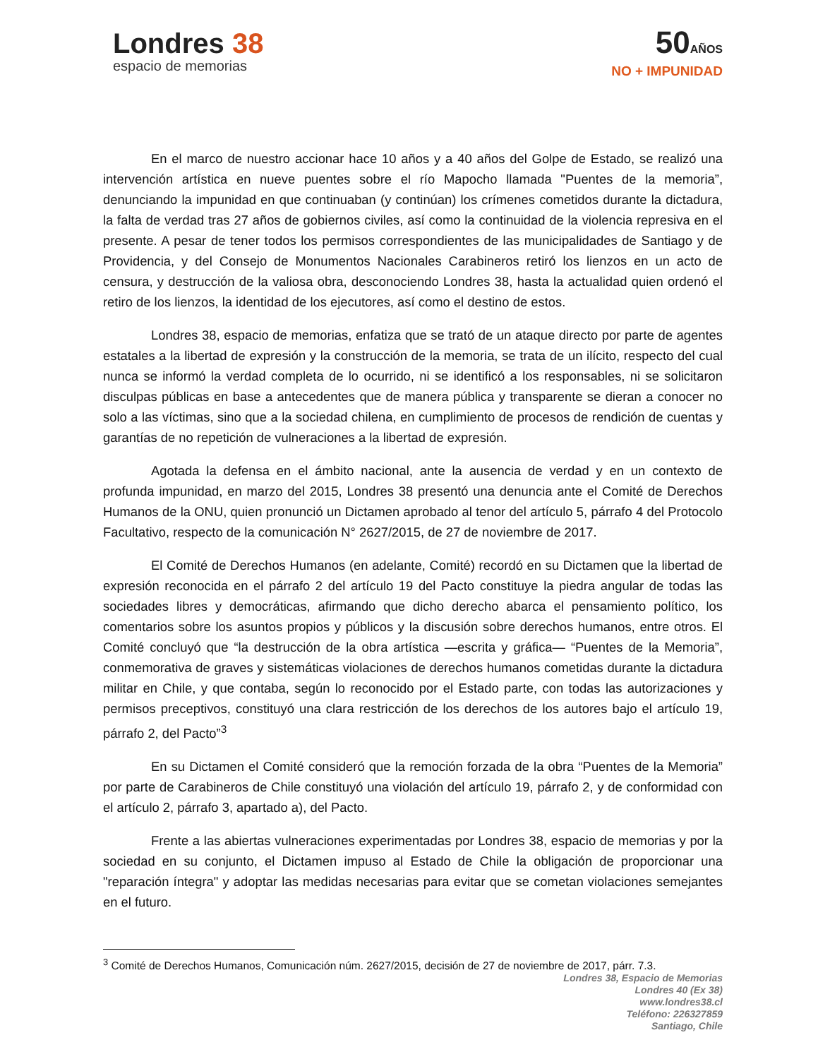Londres 38
espacio de memorias
50AÑOS
NO + IMPUNIDAD
En el marco de nuestro accionar hace 10 años y a 40 años del Golpe de Estado, se realizó una intervención artística en nueve puentes sobre el río Mapocho llamada "Puentes de la memoria”, denunciando la impunidad en que continuaban (y continúan) los crímenes cometidos durante la dictadura, la falta de verdad tras 27 años de gobiernos civiles, así como la continuidad de la violencia represiva en el presente. A pesar de tener todos los permisos correspondientes de las municipalidades de Santiago y de Providencia, y del Consejo de Monumentos Nacionales Carabineros retiró los lienzos en un acto de censura, y destrucción de la valiosa obra, desconociendo Londres 38, hasta la actualidad quien ordenó el retiro de los lienzos, la identidad de los ejecutores, así como el destino de estos.
Londres 38, espacio de memorias, enfatiza que se trató de un ataque directo por parte de agentes estatales a la libertad de expresión y la construcción de la memoria, se trata de un ilícito, respecto del cual nunca se informó la verdad completa de lo ocurrido, ni se identificó a los responsables, ni se solicitaron disculpas públicas en base a antecedentes que de manera pública y transparente se dieran a conocer no solo a las víctimas, sino que a la sociedad chilena, en cumplimiento de procesos de rendición de cuentas y garantías de no repetición de vulneraciones a la libertad de expresión.
Agotada la defensa en el ámbito nacional, ante la ausencia de verdad y en un contexto de profunda impunidad, en marzo del 2015, Londres 38 presentó una denuncia ante el Comité de Derechos Humanos de la ONU, quien pronunció un Dictamen aprobado al tenor del artículo 5, párrafo 4 del Protocolo Facultativo, respecto de la comunicación N° 2627/2015, de 27 de noviembre de 2017.
El Comité de Derechos Humanos (en adelante, Comité) recordó en su Dictamen que la libertad de expresión reconocida en el párrafo 2 del artículo 19 del Pacto constituye la piedra angular de todas las sociedades libres y democráticas, afirmando que dicho derecho abarca el pensamiento político, los comentarios sobre los asuntos propios y públicos y la discusión sobre derechos humanos, entre otros. El Comité concluyó que “la destrucción de la obra artística —escrita y gráfica— “Puentes de la Memoria”, conmemorativa de graves y sistemáticas violaciones de derechos humanos cometidas durante la dictadura militar en Chile, y que contaba, según lo reconocido por el Estado parte, con todas las autorizaciones y permisos preceptivos, constituyó una clara restricción de los derechos de los autores bajo el artículo 19, párrafo 2, del Pacto”<sup>3</sup>
En su Dictamen el Comité consideró que la remoción forzada de la obra “Puentes de la Memoria” por parte de Carabineros de Chile constituyó una violación del artículo 19, párrafo 2, y de conformidad con el artículo 2, párrafo 3, apartado a), del Pacto.
Frente a las abiertas vulneraciones experimentadas por Londres 38, espacio de memorias y por la sociedad en su conjunto, el Dictamen impuso al Estado de Chile la obligación de proporcionar una "reparación íntegra" y adoptar las medidas necesarias para evitar que se cometan violaciones semejantes en el futuro.
<sup>3</sup> Comité de Derechos Humanos, Comunicación núm. 2627/2015, decisión de 27 de noviembre de 2017, párr. 7.3.
Londres 38, Espacio de Memorias
Londres 40 (Ex 38)
www.londres38.cl
Teléfono: 226327859
Santiago, Chile